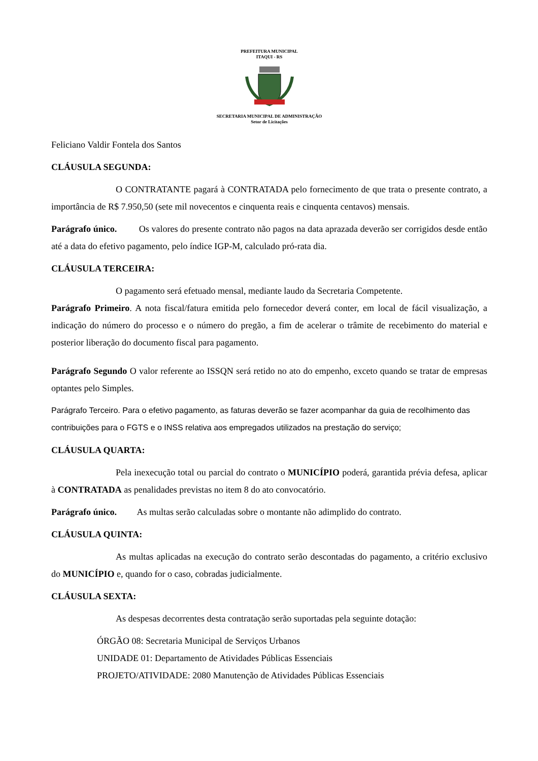PREFEITURA MUNICIPAL
ITAQUI - RS
SECRETARIA MUNICIPAL DE ADMINISTRAÇÃO
Setor de Licitações
Feliciano Valdir Fontela dos Santos
CLÁUSULA SEGUNDA:
O CONTRATANTE pagará à CONTRATADA pelo fornecimento de que trata o presente contrato, a importância de R$ 7.950,50 (sete mil novecentos e cinquenta reais e cinquenta centavos) mensais.
Parágrafo único. Os valores do presente contrato não pagos na data aprazada deverão ser corrigidos desde então até a data do efetivo pagamento, pelo índice IGP-M, calculado pró-rata dia.
CLÁUSULA TERCEIRA:
O pagamento será efetuado mensal, mediante laudo da Secretaria Competente.
Parágrafo Primeiro. A nota fiscal/fatura emitida pelo fornecedor deverá conter, em local de fácil visualização, a indicação do número do processo e o número do pregão, a fim de acelerar o trâmite de recebimento do material e posterior liberação do documento fiscal para pagamento.
Parágrafo Segundo O valor referente ao ISSQN será retido no ato do empenho, exceto quando se tratar de empresas optantes pelo Simples.
Parágrafo Terceiro. Para o efetivo pagamento, as faturas deverão se fazer acompanhar da guia de recolhimento das contribuições para o FGTS e o INSS relativa aos empregados utilizados na prestação do serviço;
CLÁUSULA QUARTA:
Pela inexecução total ou parcial do contrato o MUNICÍPIO poderá, garantida prévia defesa, aplicar à CONTRATADA as penalidades previstas no item 8 do ato convocatório.
Parágrafo único. As multas serão calculadas sobre o montante não adimplido do contrato.
CLÁUSULA QUINTA:
As multas aplicadas na execução do contrato serão descontadas do pagamento, a critério exclusivo do MUNICÍPIO e, quando for o caso, cobradas judicialmente.
CLÁUSULA SEXTA:
As despesas decorrentes desta contratação serão suportadas pela seguinte dotação:
ÓRGÃO 08: Secretaria Municipal de Serviços Urbanos
UNIDADE 01: Departamento de Atividades Públicas Essenciais
PROJETO/ATIVIDADE: 2080 Manutenção de Atividades Públicas Essenciais